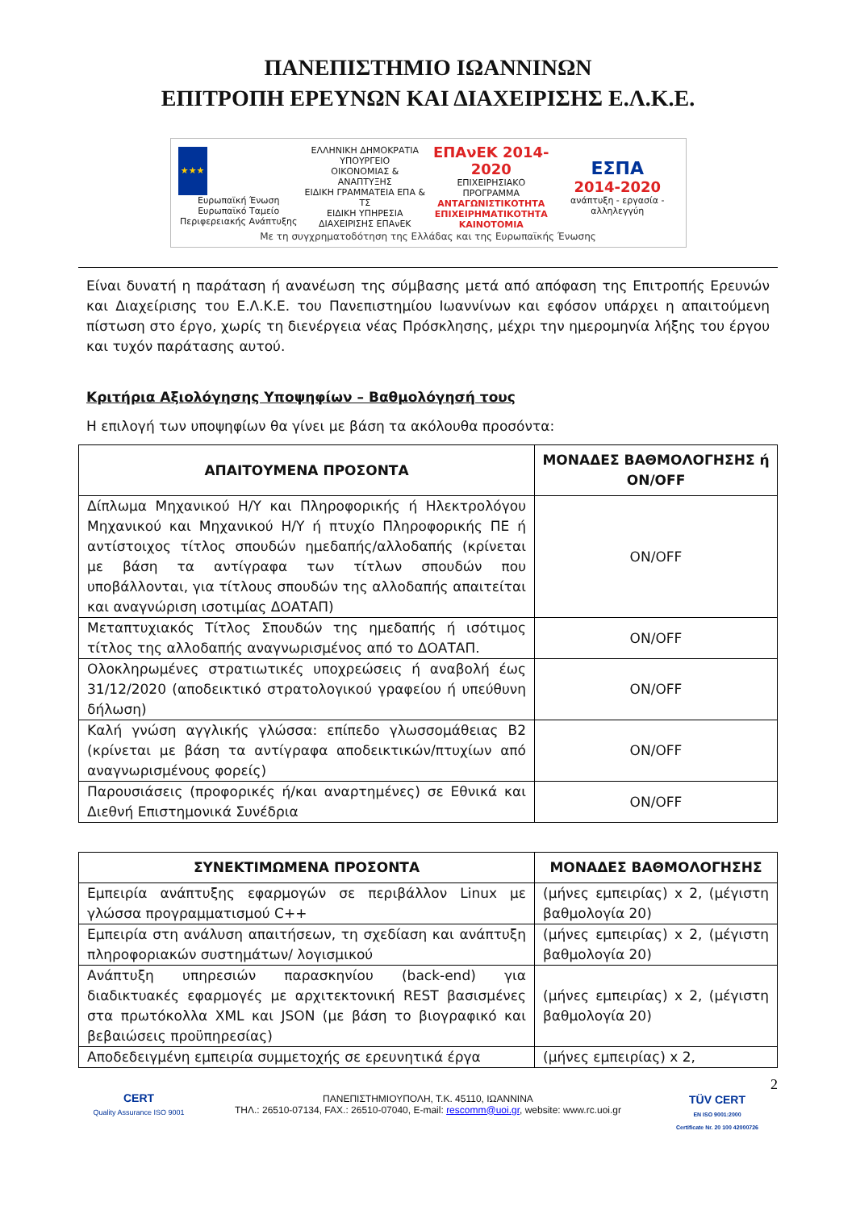ΠΑΝΕΠΙΣΤΗΜΙΟ ΙΩΑΝΝΙΝΩΝ
ΕΠΙΤΡΟΠΗ ΕΡΕΥΝΩΝ ΚΑΙ ΔΙΑΧΕΙΡΙΣΗΣ Ε.Λ.Κ.Ε.
★★★
Ευρωπαϊκή Ένωση
Ευρωπαϊκό Ταμείο Περιφερειακής Ανάπτυξης
ΕΛΛΗΝΙΚΗ ΔΗΜΟΚΡΑΤΙΑ
ΥΠΟΥΡΓΕΙΟ
ΟΙΚΟΝΟΜΙΑΣ & ΑΝΑΠΤΥΞΗΣ
ΕΙΔΙΚΗ ΓΡΑΜΜΑΤΕΙΑ ΕΠΑ & ΤΣ
ΕΙΔΙΚΗ ΥΠΗΡΕΣΙΑ ΔΙΑΧΕΙΡΙΣΗΣ ΕΠΑνΕΚ
ΕΠΑνΕΚ 2014-2020
ΕΠΙΧΕΙΡΗΣΙΑΚΟ ΠΡΟΓΡΑΜΜΑ
ΑΝΤΑΓΩΝΙΣΤΙΚΟΤΗΤΑ ΕΠΙΧΕΙΡΗΜΑΤΙΚΟΤΗΤΑ ΚΑΙΝΟΤΟΜΙΑ
ΕΣΠΑ
2014-2020
ανάπτυξη - εργασία - αλληλεγγύη
Με τη συγχρηματοδότηση της Ελλάδας και της Ευρωπαϊκής Ένωσης
Είναι δυνατή η παράταση ή ανανέωση της σύμβασης μετά από απόφαση της Επιτροπής Ερευνών και Διαχείρισης του Ε.Λ.Κ.Ε. του Πανεπιστημίου Ιωαννίνων και εφόσον υπάρχει η απαιτούμενη πίστωση στο έργο, χωρίς τη διενέργεια νέας Πρόσκλησης, μέχρι την ημερομηνία λήξης του έργου και τυχόν παράτασης αυτού.
Κριτήρια Αξιολόγησης Υποψηφίων – Βαθμολόγησή τους
Η επιλογή των υποψηφίων θα γίνει με βάση τα ακόλουθα προσόντα:
| ΑΠΑΙΤΟΥΜΕΝΑ ΠΡΟΣΟΝΤΑ | ΜΟΝΑΔΕΣ ΒΑΘΜΟΛΟΓΗΣΗΣ ή ON/OFF |
| --- | --- |
| Δίπλωμα Μηχανικού Η/Υ και Πληροφορικής ή Ηλεκτρολόγου Μηχανικού και Μηχανικού Η/Υ ή πτυχίο Πληροφορικής ΠΕ ή αντίστοιχος τίτλος σπουδών ημεδαπής/αλλοδαπής (κρίνεται με βάση τα αντίγραφα των τίτλων σπουδών που υποβάλλονται, για τίτλους σπουδών της αλλοδαπής απαιτείται και αναγνώριση ισοτιμίας ΔΟΑΤΑΠ) | ON/OFF |
| Μεταπτυχιακός Τίτλος Σπουδών της ημεδαπής ή ισότιμος τίτλος της αλλοδαπής αναγνωρισμένος από το ΔΟΑΤΑΠ. | ON/OFF |
| Ολοκληρωμένες στρατιωτικές υποχρεώσεις ή αναβολή έως 31/12/2020 (αποδεικτικό στρατολογικού γραφείου ή υπεύθυνη δήλωση) | ON/OFF |
| Καλή γνώση αγγλικής γλώσσα: επίπεδο γλωσσομάθειας Β2 (κρίνεται με βάση τα αντίγραφα αποδεικτικών/πτυχίων από αναγνωρισμένους φορείς) | ON/OFF |
| Παρουσιάσεις (προφορικές ή/και αναρτημένες) σε Εθνικά και Διεθνή Επιστημονικά Συνέδρια | ON/OFF |
| ΣΥΝΕΚΤΙΜΩΜΕΝΑ ΠΡΟΣΟΝΤΑ | ΜΟΝΑΔΕΣ ΒΑΘΜΟΛΟΓΗΣΗΣ |
| --- | --- |
| Εμπειρία ανάπτυξης εφαρμογών σε περιβάλλον Linux με γλώσσα προγραμματισμού C++ | (μήνες εμπειρίας) x 2, (μέγιστη βαθμολογία 20) |
| Εμπειρία στη ανάλυση απαιτήσεων, τη σχεδίαση και ανάπτυξη πληροφοριακών συστημάτων/ λογισμικού | (μήνες εμπειρίας) x 2, (μέγιστη βαθμολογία 20) |
| Ανάπτυξη υπηρεσιών παρασκηνίου (back-end) για διαδικτυακές εφαρμογές με αρχιτεκτονική REST βασισμένες στα πρωτόκολλα XML και JSON (με βάση το βιογραφικό και βεβαιώσεις προϋπηρεσίας) | (μήνες εμπειρίας) x 2, (μέγιστη βαθμολογία 20) |
| Αποδεδειγμένη εμπειρία συμμετοχής σε ερευνητικά έργα | (μήνες εμπειρίας) x 2, |
CERT
Quality Assurance ISO 9001
ΠΑΝΕΠΙΣΤΗΜΙΟΥΠΟΛΗ, Τ.Κ. 45110, ΙΩΑΝΝΙΝΑ
ΤΗΛ.: 26510-07134, FAX.: 26510-07040, E-mail: rescomm@uoi.gr, website: www.rc.uoi.gr
2
TÜV CERT
EN ISO 9001:2000
Certificate Nr. 20 100 42000726